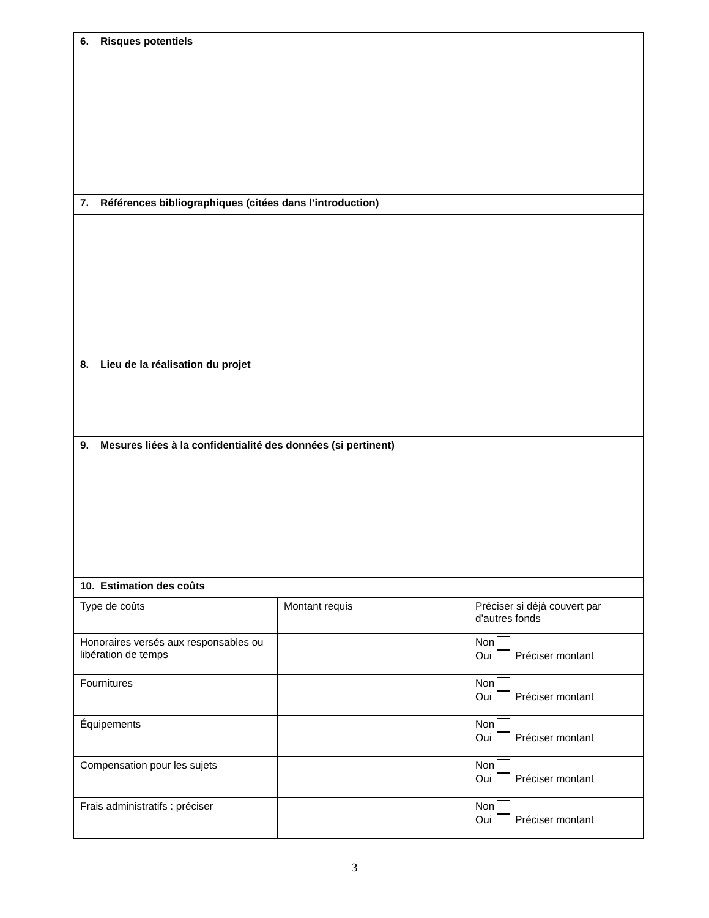| 6. Risques potentiels | | |
| --- | --- | --- |
| 7. Références bibliographiques (citées dans l’introduction) | | |
| 8. Lieu de la réalisation du projet | | |
| 9. Mesures liées à la confidentialité des données (si pertinent) | | |
| 10. Estimation des coûts | | |
| Type de coûts | Montant requis | Préciser si déjà couvert par d’autres fonds |
| Honoraires versés aux responsables ou libération de temps | | Non Oui Préciser montant |
| Fournitures | | Non Oui Préciser montant |
| Équipements | | Non Oui Préciser montant |
| Compensation pour les sujets | | Non Oui Préciser montant |
| Frais administratifs : préciser | | Non Oui Préciser montant |
3